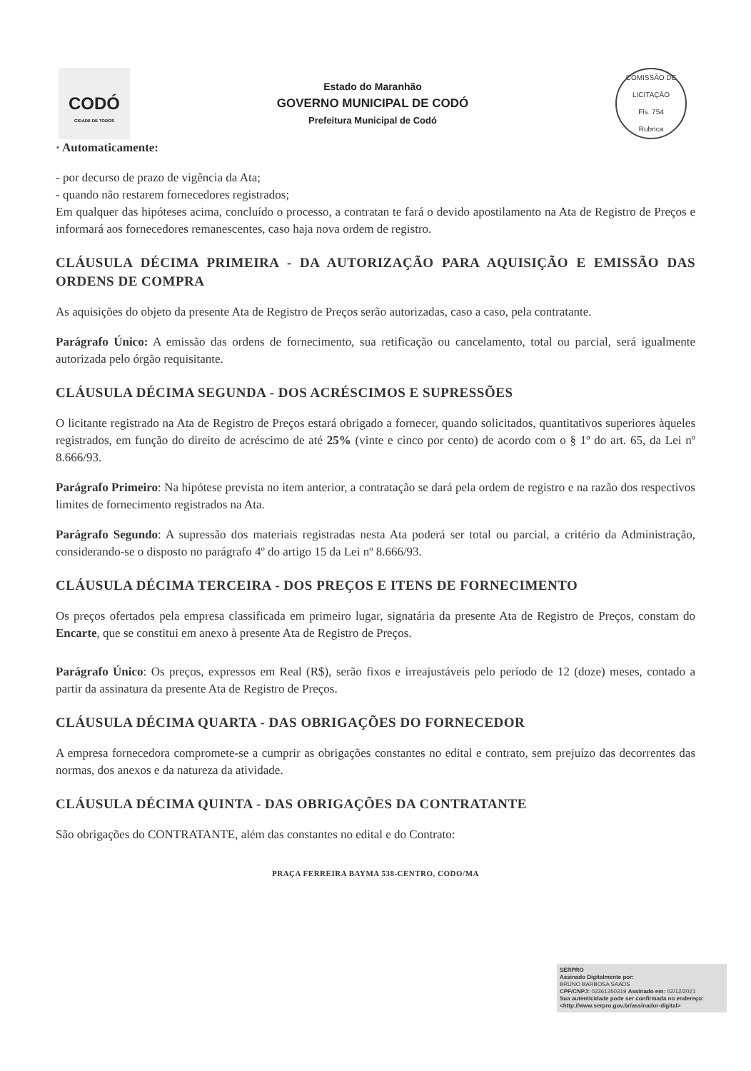CODÓ
CIDADE DE TODOS
Estado do Maranhão
GOVERNO MUNICIPAL DE CODÓ
Prefeitura Municipal de Codó
COMISSÃO DE LICITAÇÃO
Fls. 754
Rubrica
· Automaticamente:
- por decurso de prazo de vigência da Ata;
- quando não restarem fornecedores registrados;
Em qualquer das hipóteses acima, concluído o processo, a contratan te fará o devido apostilamento na Ata de Registro de Preços e informará aos fornecedores remanescentes, caso haja nova ordem de registro.
CLÁUSULA DÉCIMA PRIMEIRA - DA AUTORIZAÇÃO PARA AQUISIÇÃO E EMISSÃO DAS ORDENS DE COMPRA
As aquisições do objeto da presente Ata de Registro de Preços serão autorizadas, caso a caso, pela contratante.
Parágrafo Único: A emissão das ordens de fornecimento, sua retificação ou cancelamento, total ou parcial, será igualmente autorizada pelo órgão requisitante.
CLÁUSULA DÉCIMA SEGUNDA - DOS ACRÉSCIMOS E SUPRESSÕES
O licitante registrado na Ata de Registro de Preços estará obrigado a fornecer, quando solicitados, quantitativos superiores àqueles registrados, em função do direito de acréscimo de até 25% (vinte e cinco por cento) de acordo com o § 1º do art. 65, da Lei nº 8.666/93.
Parágrafo Primeiro: Na hipótese prevista no item anterior, a contratação se dará pela ordem de registro e na razão dos respectivos limites de fornecimento registrados na Ata.
Parágrafo Segundo: A supressão dos materiais registradas nesta Ata poderá ser total ou parcial, a critério da Administração, considerando-se o disposto no parágrafo 4º do artigo 15 da Lei nº 8.666/93.
CLÁUSULA DÉCIMA TERCEIRA - DOS PREÇOS E ITENS DE FORNECIMENTO
Os preços ofertados pela empresa classificada em primeiro lugar, signatária da presente Ata de Registro de Preços, constam do Encarte, que se constitui em anexo à presente Ata de Registro de Preços.
Parágrafo Único: Os preços, expressos em Real (R$), serão fixos e irreajustáveis pelo período de 12 (doze) meses, contado a partir da assinatura da presente Ata de Registro de Preços.
CLÁUSULA DÉCIMA QUARTA - DAS OBRIGAÇÕES DO FORNECEDOR
A empresa fornecedora compromete-se a cumprir as obrigações constantes no edital e contrato, sem prejuízo das decorrentes das normas, dos anexos e da natureza da atividade.
CLÁUSULA DÉCIMA QUINTA - DAS OBRIGAÇÕES DA CONTRATANTE
São obrigações do CONTRATANTE, além das constantes no edital e do Contrato:
PRAÇA FERREIRA BAYMA 538-CENTRO, CODO/MA
SERPRO
Assinado Digitalmente por:
BRUNO BARBOSA SAADS
CPF/CNPJ: 02361350319 Assinado em: 02/12/2021
Sua autenticidade pode ser confirmada no endereço: <http://www.serpro.gov.br/assinador-digital>